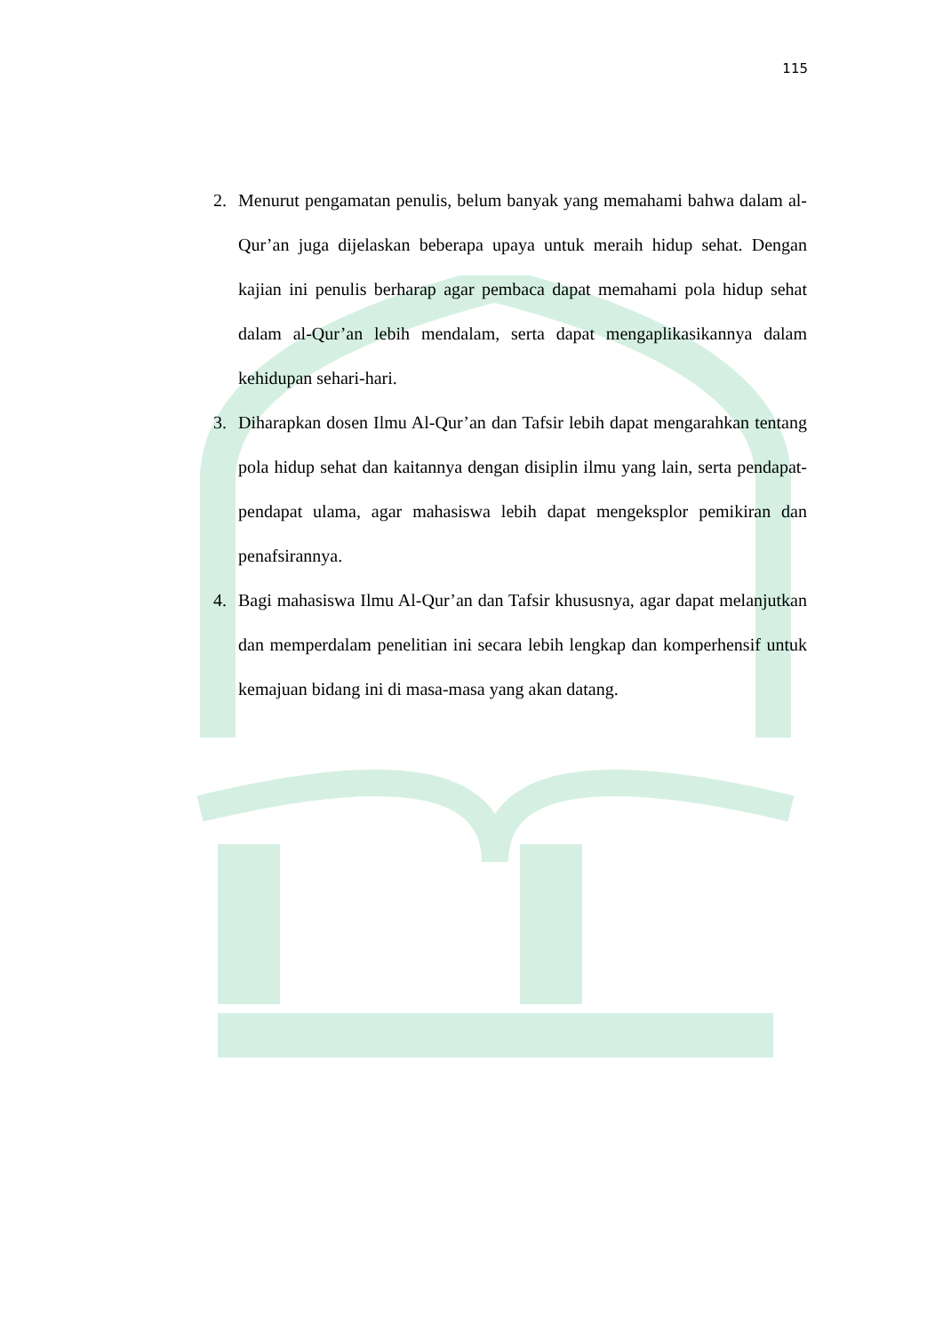115
2. Menurut pengamatan penulis, belum banyak yang memahami bahwa dalam al-Qur’an juga dijelaskan beberapa upaya untuk meraih hidup sehat. Dengan kajian ini penulis berharap agar pembaca dapat memahami pola hidup sehat dalam al-Qur’an lebih mendalam, serta dapat mengaplikasikannya dalam kehidupan sehari-hari.
3. Diharapkan dosen Ilmu Al-Qur’an dan Tafsir lebih dapat mengarahkan tentang pola hidup sehat dan kaitannya dengan disiplin ilmu yang lain, serta pendapat-pendapat ulama, agar mahasiswa lebih dapat mengeksplor pemikiran dan penafsirannya.
4. Bagi mahasiswa Ilmu Al-Qur’an dan Tafsir khususnya, agar dapat melanjutkan dan memperdalam penelitian ini secara lebih lengkap dan komperhensif untuk kemajuan bidang ini di masa-masa yang akan datang.